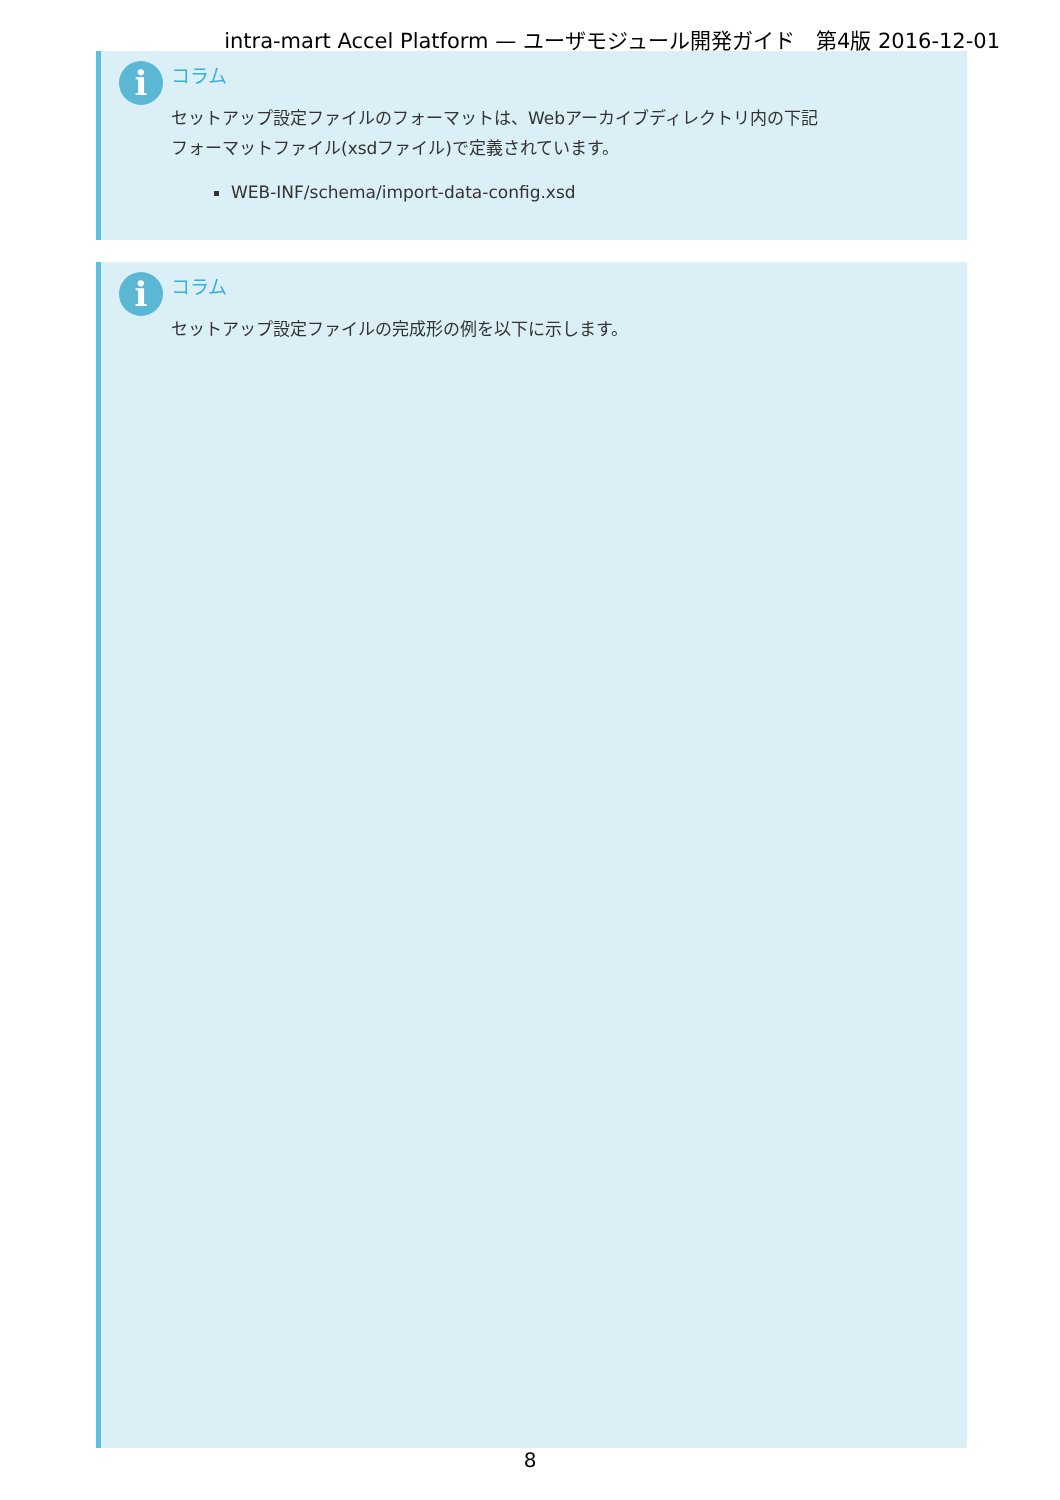intra-mart Accel Platform — ユーザモジュール開発ガイド　第4版 2016-12-01
i
コラム
セットアップ設定ファイルのフォーマットは、Webアーカイブディレクトリ内の下記
フォーマットファイル(xsdファイル)で定義されています。
WEB-INF/schema/import-data-config.xsd
i
コラム
セットアップ設定ファイルの完成形の例を以下に示します。
8